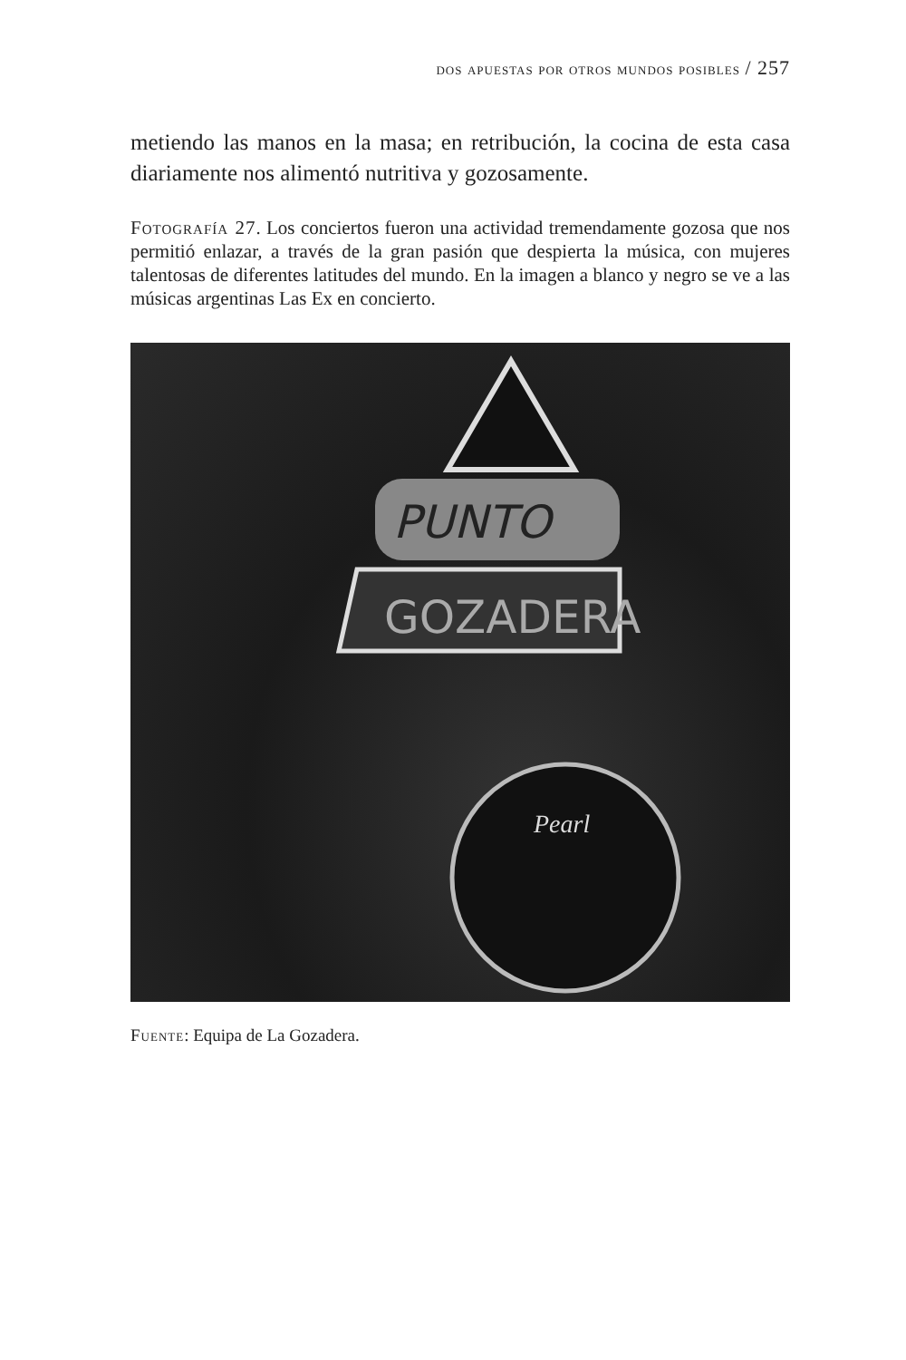dos apuestas por otros mundos posibles / 257
metiendo las manos en la masa; en retribución, la cocina de esta casa diariamente nos alimentó nutritiva y gozosamente.
Fotografía 27. Los conciertos fueron una actividad tremendamente gozosa que nos permitió enlazar, a través de la gran pasión que despierta la música, con mujeres talentosas de diferentes latitudes del mundo. En la imagen a blanco y negro se ve a las músicas argentinas Las Ex en concierto.
PUNTO
GOZADERA
Pearl
Fuente: Equipa de La Gozadera.